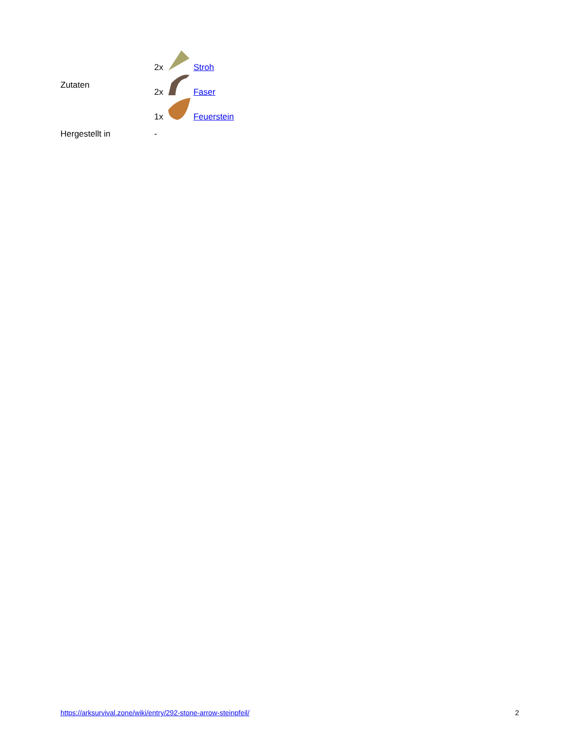| Zutaten | 2x Stroh 2x Faser 1x Feuerstein |
| Hergestellt in | - |
https://arksurvival.zone/wiki/entry/292-stone-arrow-steinpfeil/ 2